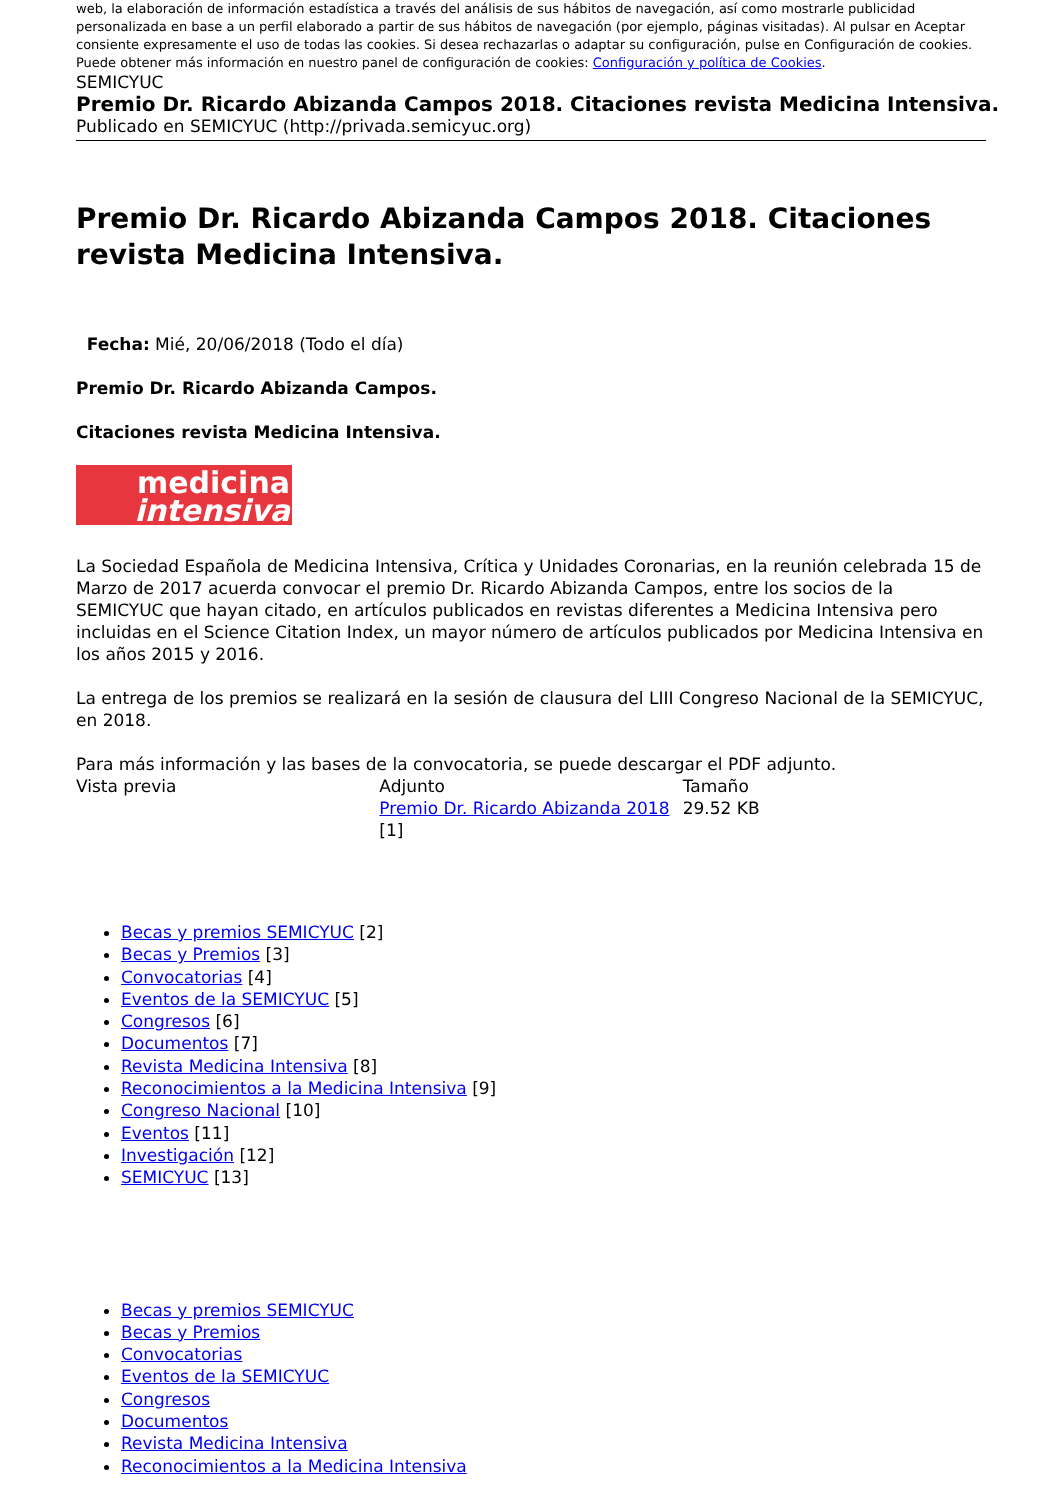web, la elaboración de información estadística a través del análisis de sus hábitos de navegación, así como mostrarle publicidad personalizada en base a un perfil elaborado a partir de sus hábitos de navegación (por ejemplo, páginas visitadas). Al pulsar en Aceptar consiente expresamente el uso de todas las cookies. Si desea rechazarlas o adaptar su configuración, pulse en Configuración de cookies.
Puede obtener más información en nuestro panel de configuración de cookies: Configuración y política de Cookies.
SEMICYUC Premio Dr. Ricardo Abizanda Campos 2018. Citaciones revista Medicina Intensiva.
Publicado en SEMICYUC (http://privada.semicyuc.org)
Premio Dr. Ricardo Abizanda Campos 2018. Citaciones revista Medicina Intensiva.
Fecha: Mié, 20/06/2018 (Todo el día)
Premio Dr. Ricardo Abizanda Campos.
Citaciones revista Medicina Intensiva.
medicina
intensiva
La Sociedad Española de Medicina Intensiva, Crítica y Unidades Coronarias, en la reunión celebrada 15 de Marzo de 2017 acuerda convocar el premio Dr. Ricardo Abizanda Campos, entre los socios de la SEMICYUC que hayan citado, en artículos publicados en revistas diferentes a Medicina Intensiva pero incluidas en el Science Citation Index, un mayor número de artículos publicados por Medicina Intensiva en los años 2015 y 2016.
La entrega de los premios se realizará en la sesión de clausura del LIII Congreso Nacional de la SEMICYUC, en 2018.
Para más información y las bases de la convocatoria, se puede descargar el PDF adjunto.
| Vista previa | Adjunto | Tamaño |
| --- | --- | --- |
| | Premio Dr. Ricardo Abizanda 2018 [1] | 29.52 KB |
Becas y premios SEMICYUC [2]
Becas y Premios [3]
Convocatorias [4]
Eventos de la SEMICYUC [5]
Congresos [6]
Documentos [7]
Revista Medicina Intensiva [8]
Reconocimientos a la Medicina Intensiva [9]
Congreso Nacional [10]
Eventos [11]
Investigación [12]
SEMICYUC [13]
Becas y premios SEMICYUC
Becas y Premios
Convocatorias
Eventos de la SEMICYUC
Congresos
Documentos
Revista Medicina Intensiva
Reconocimientos a la Medicina Intensiva